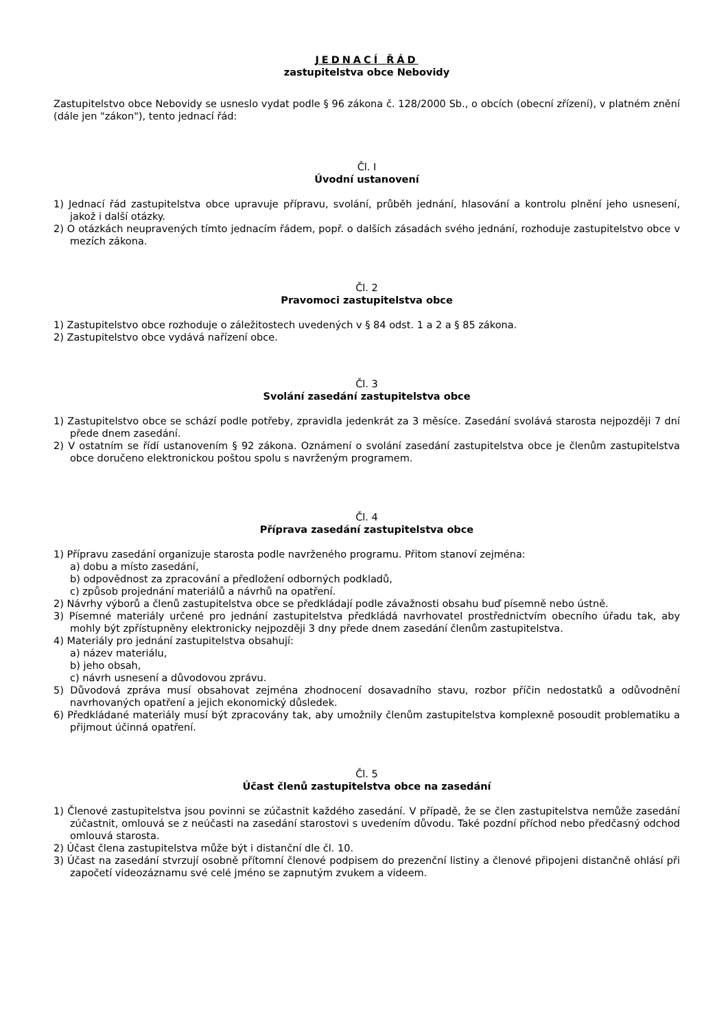JEDNACÍ ŘÁD
zastupitelstva obce Nebovidy
Zastupitelstvo obce Nebovidy se usneslo vydat podle § 96 zákona č. 128/2000 Sb., o obcích (obecní zřízení), v platném znění (dále jen "zákon"), tento jednací řád:
Čl. I
Úvodní ustanovení
1) Jednací řád zastupitelstva obce upravuje přípravu, svolání, průběh jednání, hlasování a kontrolu plnění jeho usnesení, jakož i další otázky.
2) O otázkách neupravených tímto jednacím řádem, popř. o dalších zásadách svého jednání, rozhoduje zastupitelstvo obce v mezích zákona.
Čl. 2
Pravomoci zastupitelstva obce
1) Zastupitelstvo obce rozhoduje o záležitostech uvedených v § 84 odst. 1 a 2 a § 85 zákona.
2) Zastupitelstvo obce vydává nařízení obce.
Čl. 3
Svolání zasedání zastupitelstva obce
1) Zastupitelstvo obce se schází podle potřeby, zpravidla jedenkrát za 3 měsíce. Zasedání svolává starosta nejpozději 7 dní přede dnem zasedání.
2) V ostatním se řídí ustanovením § 92 zákona. Oznámení o svolání zasedání zastupitelstva obce je členům zastupitelstva obce doručeno elektronickou poštou spolu s navrženým programem.
Čl. 4
Příprava zasedání zastupitelstva obce
1) Přípravu zasedání organizuje starosta podle navrženého programu. Přitom stanoví zejména:
a) dobu a místo zasedání,
b) odpovědnost za zpracování a předložení odborných podkladů,
c) způsob projednání materiálů a návrhů na opatření.
2) Návrhy výborů a členů zastupitelstva obce se předkládají podle závažnosti obsahu buď písemně nebo ústně.
3) Písemné materiály určené pro jednání zastupitelstva předkládá navrhovatel prostřednictvím obecního úřadu tak, aby mohly být zpřístupněny elektronicky nejpozději 3 dny přede dnem zasedání členům zastupitelstva.
4) Materiály pro jednání zastupitelstva obsahují:
a) název materiálu,
b) jeho obsah,
c) návrh usnesení a důvodovou zprávu.
5) Důvodová zpráva musí obsahovat zejména zhodnocení dosavadního stavu, rozbor příčin nedostatků a odůvodnění navrhovaných opatření a jejich ekonomický důsledek.
6) Předkládané materiály musí být zpracovány tak, aby umožnily členům zastupitelstva komplexně posoudit problematiku a přijmout účinná opatření.
Čl. 5
Účast členů zastupitelstva obce na zasedání
1) Členové zastupitelstva jsou povinni se zúčastnit každého zasedání. V případě, že se člen zastupitelstva nemůže zasedání zúčastnit, omlouvá se z neúčasti na zasedání starostovi s uvedením důvodu. Také pozdní příchod nebo předčasný odchod omlouvá starosta.
2) Účast člena zastupitelstva může být i distanční dle čl. 10.
3) Účast na zasedání stvrzují osobně přítomní členové podpisem do prezenční listiny a členové připojeni distančně ohlásí při započetí videozáznamu své celé jméno se zapnutým zvukem a videem.